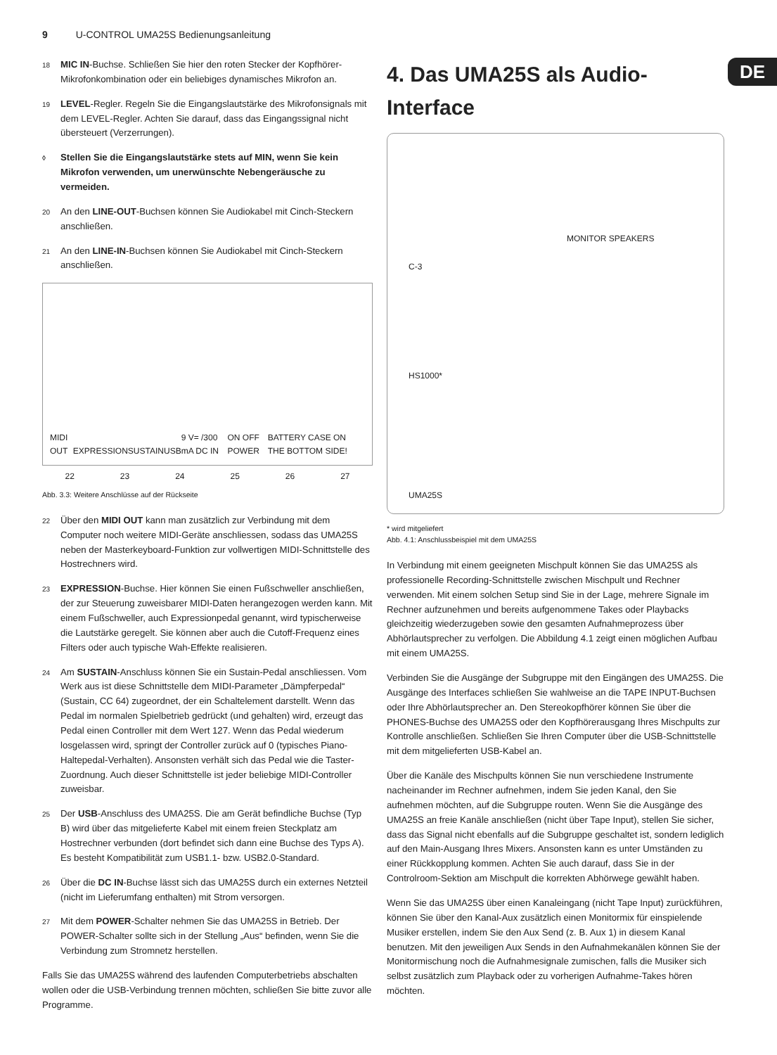9 U-CONTROL UMA25S Bedienungsanleitung
DE
18 MIC IN-Buchse. Schließen Sie hier den roten Stecker der Kopfhörer-Mikrofonkombination oder ein beliebiges dynamisches Mikrofon an.
19 LEVEL-Regler. Regeln Sie die Eingangslautstärke des Mikrofonsignals mit dem LEVEL-Regler. Achten Sie darauf, dass das Eingangssignal nicht übersteuert (Verzerrungen).
◊ Stellen Sie die Eingangslautstärke stets auf MIN, wenn Sie kein Mikrofon verwenden, um unerwünschte Nebengeräusche zu vermeiden.
20 An den LINE-OUT-Buchsen können Sie Audiokabel mit Cinch-Steckern anschließen.
21 An den LINE-IN-Buchsen können Sie Audiokabel mit Cinch-Steckern anschließen.
MIDI OUT EXPRESSION SUSTAIN USB 9 V= /300 mA DC IN ON OFF POWER BATTERY CASE ON THE BOTTOM SIDE!
22 23 24 25 26 27
Abb. 3.3: Weitere Anschlüsse auf der Rückseite
22 Über den MIDI OUT kann man zusätzlich zur Verbindung mit dem Computer noch weitere MIDI-Geräte anschliessen, sodass das UMA25S neben der Masterkeyboard-Funktion zur vollwertigen MIDI-Schnittstelle des Hostrechners wird.
23 EXPRESSION-Buchse. Hier können Sie einen Fußschweller anschließen, der zur Steuerung zuweisbarer MIDI-Daten herangezogen werden kann. Mit einem Fußschweller, auch Expressionpedal genannt, wird typischerweise die Lautstärke geregelt. Sie können aber auch die Cutoff-Frequenz eines Filters oder auch typische Wah-Effekte realisieren.
24 Am SUSTAIN-Anschluss können Sie ein Sustain-Pedal anschliessen. Vom Werk aus ist diese Schnittstelle dem MIDI-Parameter „Dämpferpedal“ (Sustain, CC 64) zugeordnet, der ein Schaltelement darstellt. Wenn das Pedal im normalen Spielbetrieb gedrückt (und gehalten) wird, erzeugt das Pedal einen Controller mit dem Wert 127. Wenn das Pedal wiederum losgelassen wird, springt der Controller zurück auf 0 (typisches Piano-Haltepedal-Verhalten). Ansonsten verhält sich das Pedal wie die Taster-Zuordnung. Auch dieser Schnittstelle ist jeder beliebige MIDI-Controller zuweisbar.
25 Der USB-Anschluss des UMA25S. Die am Gerät befindliche Buchse (Typ B) wird über das mitgelieferte Kabel mit einem freien Steckplatz am Hostrechner verbunden (dort befindet sich dann eine Buchse des Typs A). Es besteht Kompatibilität zum USB1.1- bzw. USB2.0-Standard.
26 Über die DC IN-Buchse lässt sich das UMA25S durch ein externes Netzteil (nicht im Lieferumfang enthalten) mit Strom versorgen.
27 Mit dem POWER-Schalter nehmen Sie das UMA25S in Betrieb. Der POWER-Schalter sollte sich in der Stellung „Aus“ befinden, wenn Sie die Verbindung zum Stromnetz herstellen.
Falls Sie das UMA25S während des laufenden Computerbetriebs abschalten wollen oder die USB-Verbindung trennen möchten, schließen Sie bitte zuvor alle Programme.
4. Das UMA25S als Audio-Interface
MONITOR SPEAKERS
C-3
HS1000*
UMA25S
* wird mitgeliefert
Abb. 4.1: Anschlussbeispiel mit dem UMA25S
In Verbindung mit einem geeigneten Mischpult können Sie das UMA25S als professionelle Recording-Schnittstelle zwischen Mischpult und Rechner verwenden. Mit einem solchen Setup sind Sie in der Lage, mehrere Signale im Rechner aufzunehmen und bereits aufgenommene Takes oder Playbacks gleichzeitig wiederzugeben sowie den gesamten Aufnahmeprozess über Abhörlautsprecher zu verfolgen. Die Abbildung 4.1 zeigt einen möglichen Aufbau mit einem UMA25S.
Verbinden Sie die Ausgänge der Subgruppe mit den Eingängen des UMA25S. Die Ausgänge des Interfaces schließen Sie wahlweise an die TAPE INPUT-Buchsen oder Ihre Abhörlautsprecher an. Den Stereokopfhörer können Sie über die PHONES-Buchse des UMA25S oder den Kopfhörerausgang Ihres Mischpults zur Kontrolle anschließen. Schließen Sie Ihren Computer über die USB-Schnittstelle mit dem mitgelieferten USB-Kabel an.
Über die Kanäle des Mischpults können Sie nun verschiedene Instrumente nacheinander im Rechner aufnehmen, indem Sie jeden Kanal, den Sie aufnehmen möchten, auf die Subgruppe routen. Wenn Sie die Ausgänge des UMA25S an freie Kanäle anschließen (nicht über Tape Input), stellen Sie sicher, dass das Signal nicht ebenfalls auf die Subgruppe geschaltet ist, sondern lediglich auf den Main-Ausgang Ihres Mixers. Ansonsten kann es unter Umständen zu einer Rückkopplung kommen. Achten Sie auch darauf, dass Sie in der Controlroom-Sektion am Mischpult die korrekten Abhörwege gewählt haben.
Wenn Sie das UMA25S über einen Kanaleingang (nicht Tape Input) zurückführen, können Sie über den Kanal-Aux zusätzlich einen Monitormix für einspielende Musiker erstellen, indem Sie den Aux Send (z. B. Aux 1) in diesem Kanal benutzen. Mit den jeweiligen Aux Sends in den Aufnahmekanälen können Sie der Monitormischung noch die Aufnahmesignale zumischen, falls die Musiker sich selbst zusätzlich zum Playback oder zu vorherigen Aufnahme-Takes hören möchten.